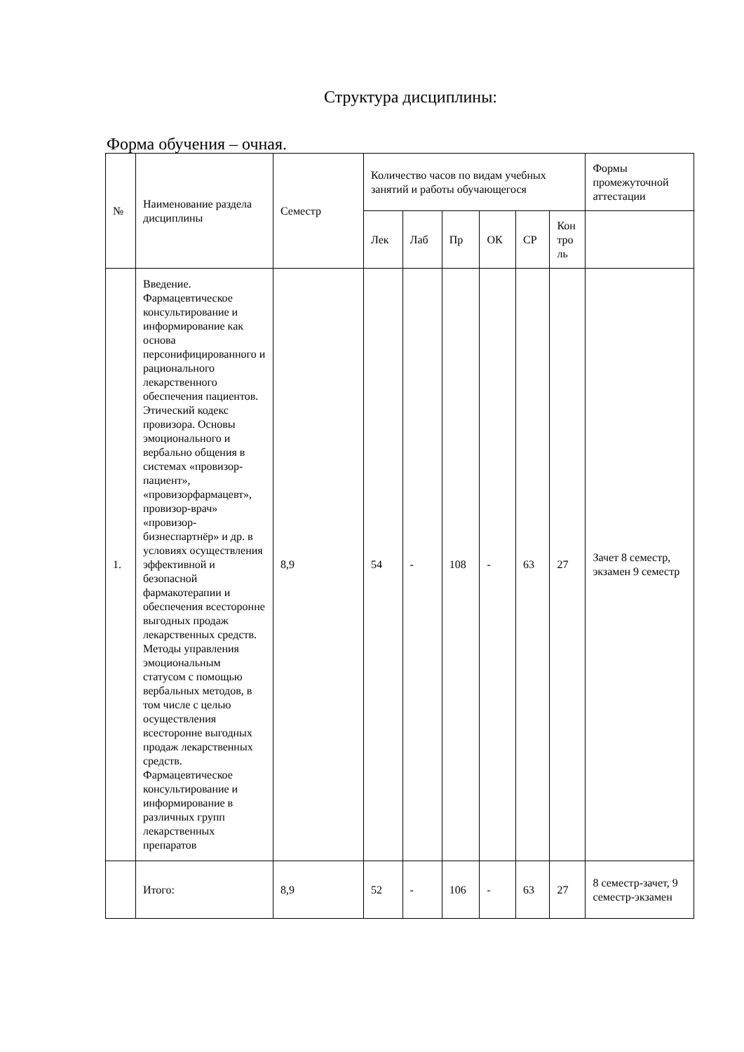Структура дисциплины:
Форма обучения – очная.
| № | Наименование раздела дисциплины | Семестр | Количество часов по видам учебных занятий и работы обучающегося | | | | | | Формы промежуточной аттестации |
| | | | Лек | Лаб | Пр | ОК | СР | Кон тро ль | |
| 1. | Введение. Фармацевтическое консультирование и информирование как основа персонифицированного и рационального лекарственного обеспечения пациентов. Этический кодекс провизора. Основы эмоционального и вербально общения в системах «провизор-пациент», «провизорфармацевт», провизор-врач» «провизор-бизнеспартнёр» и др. в условиях осуществления эффективной и безопасной фармакотерапии и обеспечения всесторонне выгодных продаж лекарственных средств. Методы управления эмоциональным статусом с помощью вербальных методов, в том числе с целью осуществления всесторонне выгодных продаж лекарственных средств. Фармацевтическое консультирование и информирование в различных групп лекарственных препаратов | 8,9 | 54 | - | 108 | - | 63 | 27 | Зачет 8 семестр, экзамен 9 семестр |
| | Итого: | 8,9 | 52 | - | 106 | - | 63 | 27 | 8 семестр-зачет, 9 семестр-экзамен |